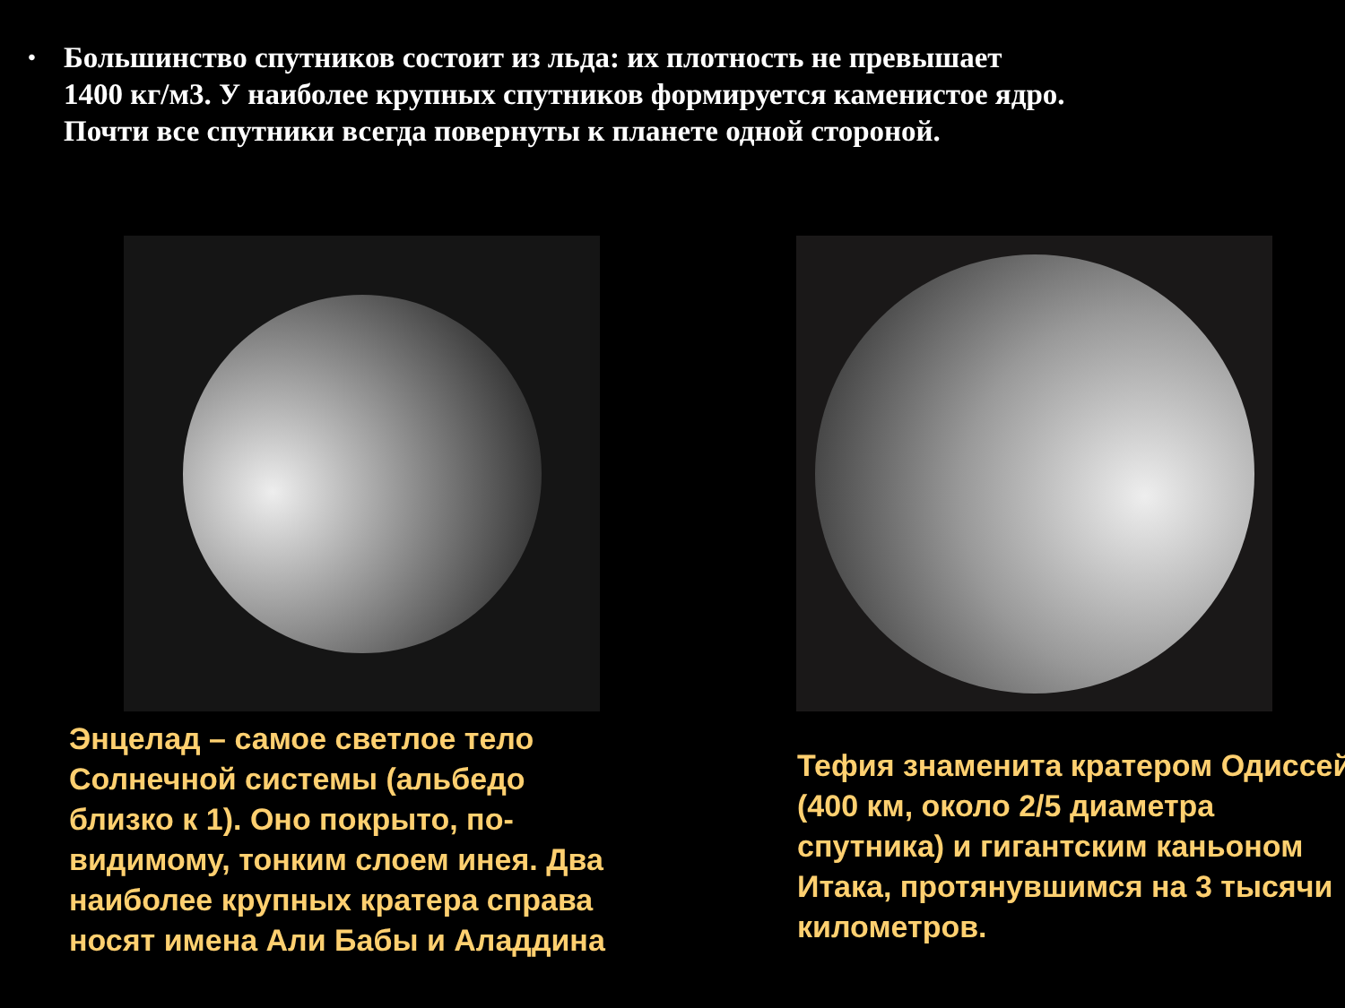•
Большинство спутников состоит из льда: их плотность не превышает
1400 кг/м3. У наиболее крупных спутников формируется каменистое ядро.
Почти все спутники всегда повернуты к планете одной стороной.
Энцелад – самое светлое тело
Солнечной системы (альбедо
близко к 1). Оно покрыто, по-
видимому, тонким слоем инея. Два
наиболее крупных кратера справа
носят имена Али Бабы и Аладдина
Тефия знаменита кратером Одиссей
(400 км, около 2/5 диаметра
спутника) и гигантским каньоном
Итака, протянувшимся на 3 тысячи
километров.